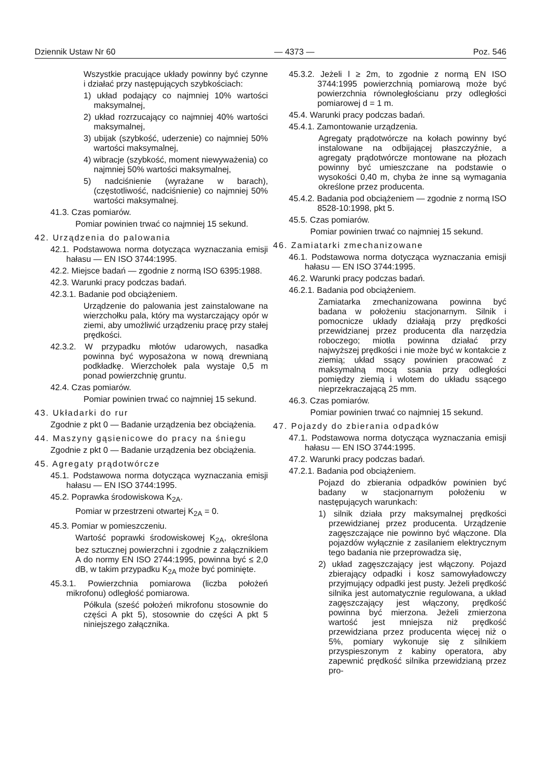Dziennik Ustaw Nr 60 — 4373 — Poz. 546
Wszystkie pracujące układy powinny być czynne i działać przy następujących szybkościach:
1) układ podający co najmniej 10% wartości maksymalnej,
2) układ rozrzucający co najmniej 40% wartości maksymalnej,
3) ubijak (szybkość, uderzenie) co najmniej 50% wartości maksymalnej,
4) wibracje (szybkość, moment niewyważenia) co najmniej 50% wartości maksymalnej,
5) nadciśnienie (wyrażane w barach), (częstotliwość, nadciśnienie) co najmniej 50% wartości maksymalnej.
41.3. Czas pomiarów.
Pomiar powinien trwać co najmniej 15 sekund.
42. Urządzenia do palowania
42.1. Podstawowa norma dotycząca wyznaczania emisji hałasu — EN ISO 3744:1995.
42.2. Miejsce badań — zgodnie z normą ISO 6395:1988.
42.3. Warunki pracy podczas badań.
42.3.1. Badanie pod obciążeniem.
Urządzenie do palowania jest zainstalowane na wierzchołku pala, który ma wystarczający opór w ziemi, aby umożliwić urządzeniu pracę przy stałej prędkości.
42.3.2. W przypadku młotów udarowych, nasadka powinna być wyposażona w nową drewnianą podkładkę. Wierzchołek pala wystaje 0,5 m ponad powierzchnię gruntu.
42.4. Czas pomiarów.
Pomiar powinien trwać co najmniej 15 sekund.
43. Układarki do rur
Zgodnie z pkt 0 — Badanie urządzenia bez obciążenia.
44. Maszyny gąsienicowe do pracy na śniegu
Zgodnie z pkt 0 — Badanie urządzenia bez obciążenia.
45. Agregaty prądotwórcze
45.1. Podstawowa norma dotycząca wyznaczania emisji hałasu — EN ISO 3744:1995.
45.2. Poprawka środowiskowa K<sub>2A</sub>.
Pomiar w przestrzeni otwartej K<sub>2A</sub> = 0.
45.3. Pomiar w pomieszczeniu.
Wartość poprawki środowiskowej K<sub>2A</sub>, określona bez sztucznej powierzchni i zgodnie z załącznikiem A do normy EN ISO 2744:1995, powinna być ≤ 2,0 dB, w takim przypadku K<sub>2A</sub> może być pominięte.
45.3.1. Powierzchnia pomiarowa (liczba położeń mikrofonu) odległość pomiarowa.
Półkula (sześć położeń mikrofonu stosownie do części A pkt 5), stosownie do części A pkt 5 niniejszego załącznika.
45.3.2. Jeżeli l ≥ 2m, to zgodnie z normą EN ISO 3744:1995 powierzchnią pomiarową może być powierzchnia równoległościanu przy odległości pomiarowej d = 1 m.
45.4. Warunki pracy podczas badań.
45.4.1. Zamontowanie urządzenia.
Agregaty prądotwórcze na kołach powinny być instalowane na odbijającej płaszczyźnie, a agregaty prądotwórcze montowane na płozach powinny być umieszczane na podstawie o wysokości 0,40 m, chyba że inne są wymagania określone przez producenta.
45.4.2. Badania pod obciążeniem — zgodnie z normą ISO 8528-10:1998, pkt 5.
45.5. Czas pomiarów.
Pomiar powinien trwać co najmniej 15 sekund.
46. Zamiatarki zmechanizowane
46.1. Podstawowa norma dotycząca wyznaczania emisji hałasu — EN ISO 3744:1995.
46.2. Warunki pracy podczas badań.
46.2.1. Badania pod obciążeniem.
Zamiatarka zmechanizowana powinna być badana w położeniu stacjonarnym. Silnik i pomocnicze układy działają przy prędkości przewidzianej przez producenta dla narzędzia roboczego; miotła powinna działać przy najwyższej prędkości i nie może być w kontakcie z ziemią; układ ssący powinien pracować z maksymalną mocą ssania przy odległości pomiędzy ziemią i wlotem do układu ssącego nieprzekraczającą 25 mm.
46.3. Czas pomiarów.
Pomiar powinien trwać co najmniej 15 sekund.
47. Pojazdy do zbierania odpadków
47.1. Podstawowa norma dotycząca wyznaczania emisji hałasu — EN ISO 3744:1995.
47.2. Warunki pracy podczas badań.
47.2.1. Badania pod obciążeniem.
Pojazd do zbierania odpadków powinien być badany w stacjonarnym położeniu w następujących warunkach:
1) silnik działa przy maksymalnej prędkości przewidzianej przez producenta. Urządzenie zagęszczające nie powinno być włączone. Dla pojazdów wyłącznie z zasilaniem elektrycznym tego badania nie przeprowadza się,
2) układ zagęszczający jest włączony. Pojazd zbierający odpadki i kosz samowyładowczy przyjmujący odpadki jest pusty. Jeżeli prędkość silnika jest automatycznie regulowana, a układ zagęszczający jest włączony, prędkość powinna być mierzona. Jeżeli zmierzona wartość jest mniejsza niż prędkość przewidziana przez producenta więcej niż o 5%, pomiary wykonuje się z silnikiem przyspieszonym z kabiny operatora, aby zapewnić prędkość silnika przewidzianą przez pro-